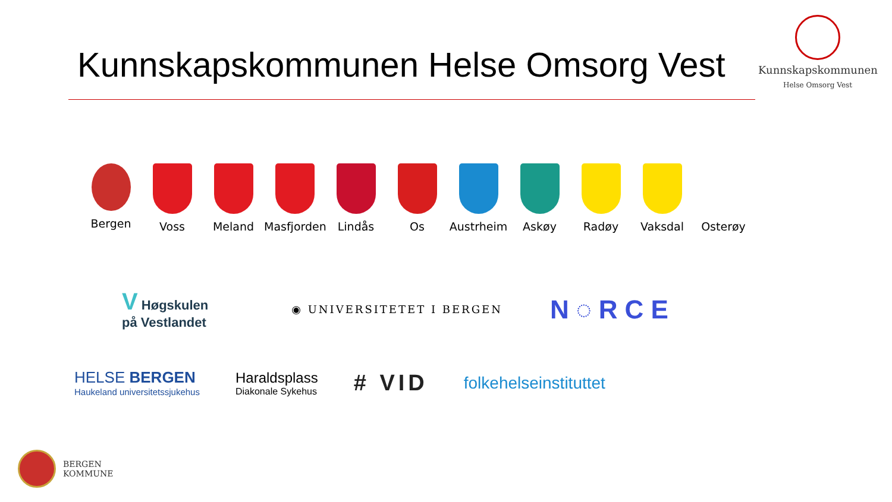Kunnskapskommunen Helse Omsorg Vest
Kunnskapskommunen
Helse Omsorg Vest
Bergen Voss Meland Masfjorden
Lindås Os Austrheim Askøy Radøy Vaksdal Osterøy
V Høgskulen
på Vestlandet
◉ UNIVERSITETET I BERGEN
N◌RCE
HELSE BERGEN
Haukeland universitetssjukehus
Haraldsplass
Diakonale Sykehus
# VID
folkehelseinstituttet
BERGEN
KOMMUNE